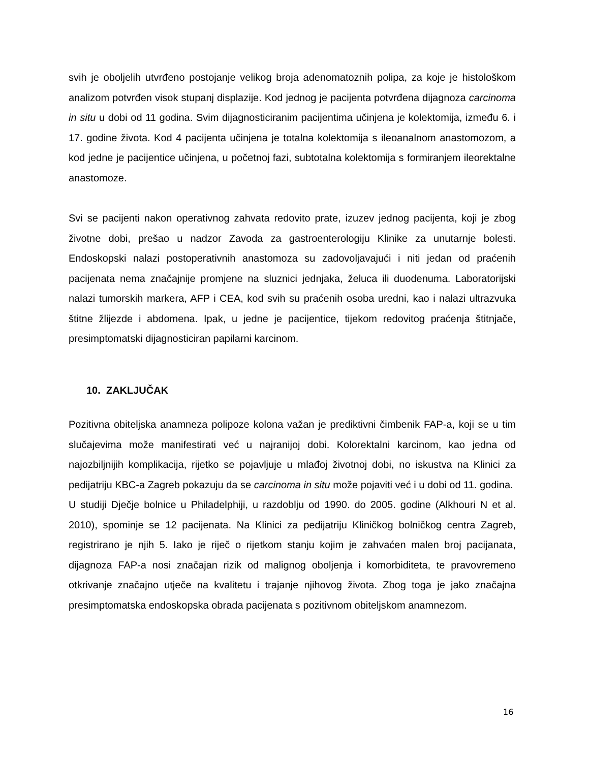svih je oboljelih utvrđeno postojanje velikog broja adenomatoznih polipa, za koje je histološkom analizom potvrđen visok stupanj displazije. Kod jednog je pacijenta potvrđena dijagnoza carcinoma in situ u dobi od 11 godina. Svim dijagnosticiranim pacijentima učinjena je kolektomija, između 6. i 17. godine života. Kod 4 pacijenta učinjena je totalna kolektomija s ileoanalnom anastomozom, a kod jedne je pacijentice učinjena, u početnoj fazi, subtotalna kolektomija s formiranjem ileorektalne anastomoze.
Svi se pacijenti nakon operativnog zahvata redovito prate, izuzev jednog pacijenta, koji je zbog životne dobi, prešao u nadzor Zavoda za gastroenterologiju Klinike za unutarnje bolesti. Endoskopski nalazi postoperativnih anastomoza su zadovoljavajući i niti jedan od praćenih pacijenata nema značajnije promjene na sluznici jednjaka, želuca ili duodenuma. Laboratorijski nalazi tumorskih markera, AFP i CEA, kod svih su praćenih osoba uredni, kao i nalazi ultrazvuka štitne žlijezde i abdomena. Ipak, u jedne je pacijentice, tijekom redovitog praćenja štitnjače, presimptomatski dijagnosticiran papilarni karcinom.
10. ZAKLJUČAK
Pozitivna obiteljska anamneza polipoze kolona važan je prediktivni čimbenik FAP-a, koji se u tim slučajevima može manifestirati već u najranijoj dobi. Kolorektalni karcinom, kao jedna od najozbiljnijih komplikacija, rijetko se pojavljuje u mlađoj životnoj dobi, no iskustva na Klinici za pedijatriju KBC-a Zagreb pokazuju da se carcinoma in situ može pojaviti već i u dobi od 11. godina.
U studiji Dječje bolnice u Philadelphiji, u razdoblju od 1990. do 2005. godine (Alkhouri N et al. 2010), spominje se 12 pacijenata. Na Klinici za pedijatriju Kliničkog bolničkog centra Zagreb, registrirano je njih 5. Iako je riječ o rijetkom stanju kojim je zahvaćen malen broj pacijanata, dijagnoza FAP-a nosi značajan rizik od malignog oboljenja i komorbiditeta, te pravovremeno otkrivanje značajno utječe na kvalitetu i trajanje njihovog života. Zbog toga je jako značajna presimptomatska endoskopska obrada pacijenata s pozitivnom obiteljskom anamnezom.
16